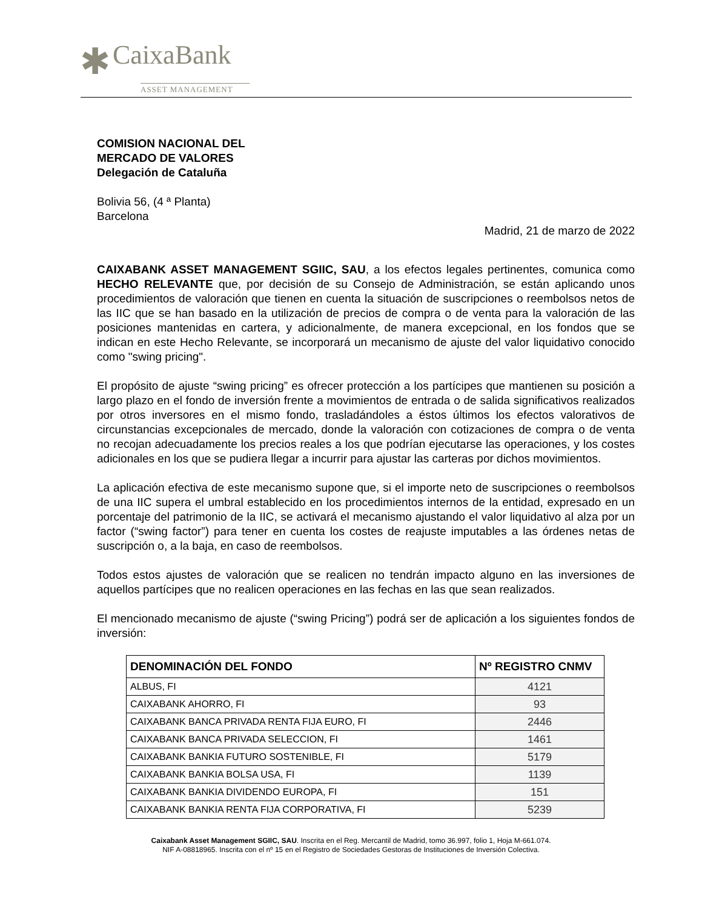✱ CaixaBank
ASSET MANAGEMENT
COMISION NACIONAL DEL
MERCADO DE VALORES
Delegación de Cataluña
Bolivia 56, (4 ª Planta)
Barcelona
Madrid, 21 de marzo de 2022
CAIXABANK ASSET MANAGEMENT SGIIC, SAU, a los efectos legales pertinentes, comunica como HECHO RELEVANTE que, por decisión de su Consejo de Administración, se están aplicando unos procedimientos de valoración que tienen en cuenta la situación de suscripciones o reembolsos netos de las IIC que se han basado en la utilización de precios de compra o de venta para la valoración de las posiciones mantenidas en cartera, y adicionalmente, de manera excepcional, en los fondos que se indican en este Hecho Relevante, se incorporará un mecanismo de ajuste del valor liquidativo conocido como "swing pricing".
El propósito de ajuste “swing pricing” es ofrecer protección a los partícipes que mantienen su posición a largo plazo en el fondo de inversión frente a movimientos de entrada o de salida significativos realizados por otros inversores en el mismo fondo, trasladándoles a éstos últimos los efectos valorativos de circunstancias excepcionales de mercado, donde la valoración con cotizaciones de compra o de venta no recojan adecuadamente los precios reales a los que podrían ejecutarse las operaciones, y los costes adicionales en los que se pudiera llegar a incurrir para ajustar las carteras por dichos movimientos.
La aplicación efectiva de este mecanismo supone que, si el importe neto de suscripciones o reembolsos de una IIC supera el umbral establecido en los procedimientos internos de la entidad, expresado en un porcentaje del patrimonio de la IIC, se activará el mecanismo ajustando el valor liquidativo al alza por un factor (“swing factor”) para tener en cuenta los costes de reajuste imputables a las órdenes netas de suscripción o, a la baja, en caso de reembolsos.
Todos estos ajustes de valoración que se realicen no tendrán impacto alguno en las inversiones de aquellos partícipes que no realicen operaciones en las fechas en las que sean realizados.
El mencionado mecanismo de ajuste (“swing Pricing”) podrá ser de aplicación a los siguientes fondos de inversión:
| DENOMINACIÓN DEL FONDO | Nº REGISTRO CNMV |
| --- | --- |
| ALBUS, FI | 4121 |
| CAIXABANK AHORRO, FI | 93 |
| CAIXABANK BANCA PRIVADA RENTA FIJA EURO, FI | 2446 |
| CAIXABANK BANCA PRIVADA SELECCION, FI | 1461 |
| CAIXABANK BANKIA FUTURO SOSTENIBLE, FI | 5179 |
| CAIXABANK BANKIA BOLSA USA, FI | 1139 |
| CAIXABANK BANKIA DIVIDENDO EUROPA, FI | 151 |
| CAIXABANK BANKIA RENTA FIJA CORPORATIVA, FI | 5239 |
Caixabank Asset Management SGIIC, SAU. Inscrita en el Reg. Mercantil de Madrid, tomo 36.997, folio 1, Hoja M-661.074.
NIF A-08818965. Inscrita con el nº 15 en el Registro de Sociedades Gestoras de Instituciones de Inversión Colectiva.